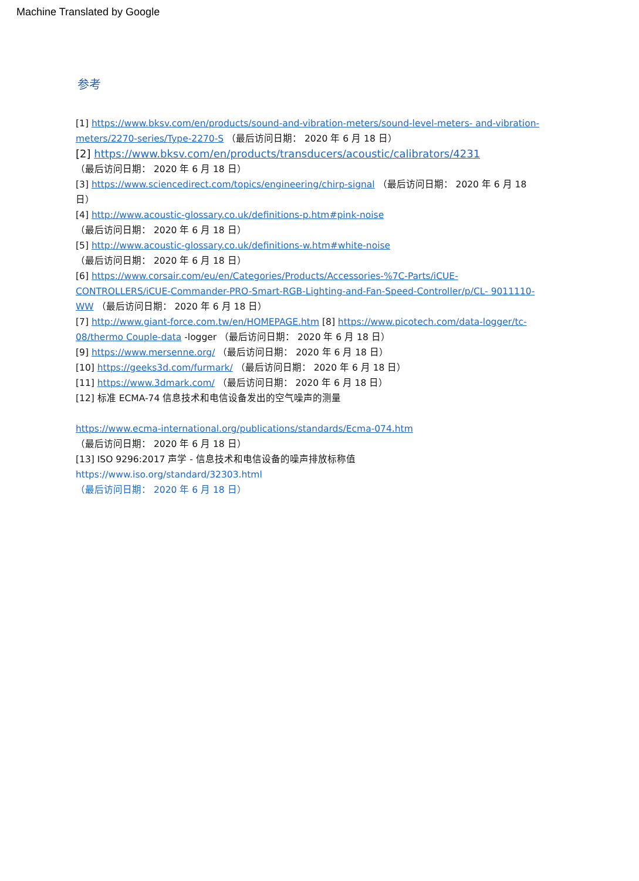Machine Translated by Google
参考
[1] https://www.bksv.com/en/products/sound-and-vibration-meters/sound-level-meters- and-vibration-meters/2270-series/Type-2270-S （最后访问日期： 2020 年 6 月 18 日）
[2] https://www.bksv.com/en/products/transducers/acoustic/calibrators/4231
（最后访问日期： 2020 年 6 月 18 日）
[3] https://www.sciencedirect.com/topics/engineering/chirp-signal （最后访问日期： 2020 年 6 月 18 日）
[4] http://www.acoustic-glossary.co.uk/definitions-p.htm#pink-noise
（最后访问日期： 2020 年 6 月 18 日）
[5] http://www.acoustic-glossary.co.uk/definitions-w.htm#white-noise
（最后访问日期： 2020 年 6 月 18 日）
[6] https://www.corsair.com/eu/en/Categories/Products/Accessories-%7C-Parts/iCUE-CONTROLLERS/iCUE-Commander-PRO-Smart-RGB-Lighting-and-Fan-Speed-Controller/p/CL- 9011110-WW （最后访问日期： 2020 年 6 月 18 日）
[7] http://www.giant-force.com.tw/en/HOMEPAGE.htm [8] https://www.picotech.com/data-logger/tc-08/thermo Couple-data -logger （最后访问日期： 2020 年 6 月 18 日）
[9] https://www.mersenne.org/ （最后访问日期： 2020 年 6 月 18 日）
[10] https://geeks3d.com/furmark/ （最后访问日期： 2020 年 6 月 18 日）
[11] https://www.3dmark.com/ （最后访问日期： 2020 年 6 月 18 日）
[12] 标准 ECMA-74 信息技术和电信设备发出的空气噪声的测量
https://www.ecma-international.org/publications/standards/Ecma-074.htm
（最后访问日期： 2020 年 6 月 18 日）
[13] ISO 9296:2017 声学 - 信息技术和电信设备的噪声排放标称值https://www.iso.org/standard/32303.html
（最后访问日期： 2020 年 6 月 18 日）